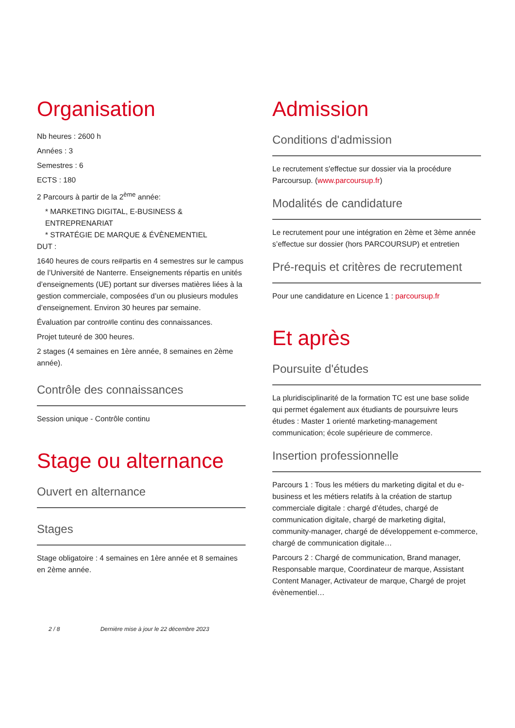Organisation
Nb heures : 2600 h
Années : 3
Semestres : 6
ECTS : 180
2 Parcours à partir de la 2<sup>ème</sup> année:
* MARKETING DIGITAL, E-BUSINESS & ENTREPRENARIAT
* STRATÉGIE DE MARQUE & ÉVÈNEMENTIEL
DUT :
1640 heures de cours re#partis en 4 semestres sur le campus de l’Université de Nanterre. Enseignements répartis en unités d’enseignements (UE) portant sur diverses matières liées à la gestion commerciale, composées d’un ou plusieurs modules d’enseignement. Environ 30 heures par semaine.
Évaluation par contro#le continu des connaissances.
Projet tuteuré de 300 heures.
2 stages (4 semaines en 1ère année, 8 semaines en 2ème année).
Contrôle des connaissances
Session unique - Contrôle continu
Stage ou alternance
Ouvert en alternance
Stages
Stage obligatoire : 4 semaines en 1ère année et 8 semaines en 2ème année.
Admission
Conditions d'admission
Le recrutement s'effectue sur dossier via la procédure Parcoursup. (www.parcoursup.fr)
Modalités de candidature
Le recrutement pour une intégration en 2ème et 3ème année s’effectue sur dossier (hors PARCOURSUP) et entretien
Pré-requis et critères de recrutement
Pour une candidature en Licence 1 : parcoursup.fr
Et après
Poursuite d'études
La pluridisciplinarité de la formation TC est une base solide qui permet également aux étudiants de poursuivre leurs études : Master 1 orienté marketing-management communication; école supérieure de commerce.
Insertion professionnelle
Parcours 1 : Tous les métiers du marketing digital et du e-business et les métiers relatifs à la création de startup commerciale digitale : chargé d’études, chargé de communication digitale, chargé de marketing digital, community-manager, chargé de développement e-commerce, chargé de communication digitale…
Parcours 2 : Chargé de communication, Brand manager, Responsable marque, Coordinateur de marque, Assistant Content Manager, Activateur de marque, Chargé de projet évènementiel…
2 / 8 Dernière mise à jour le 22 décembre 2023